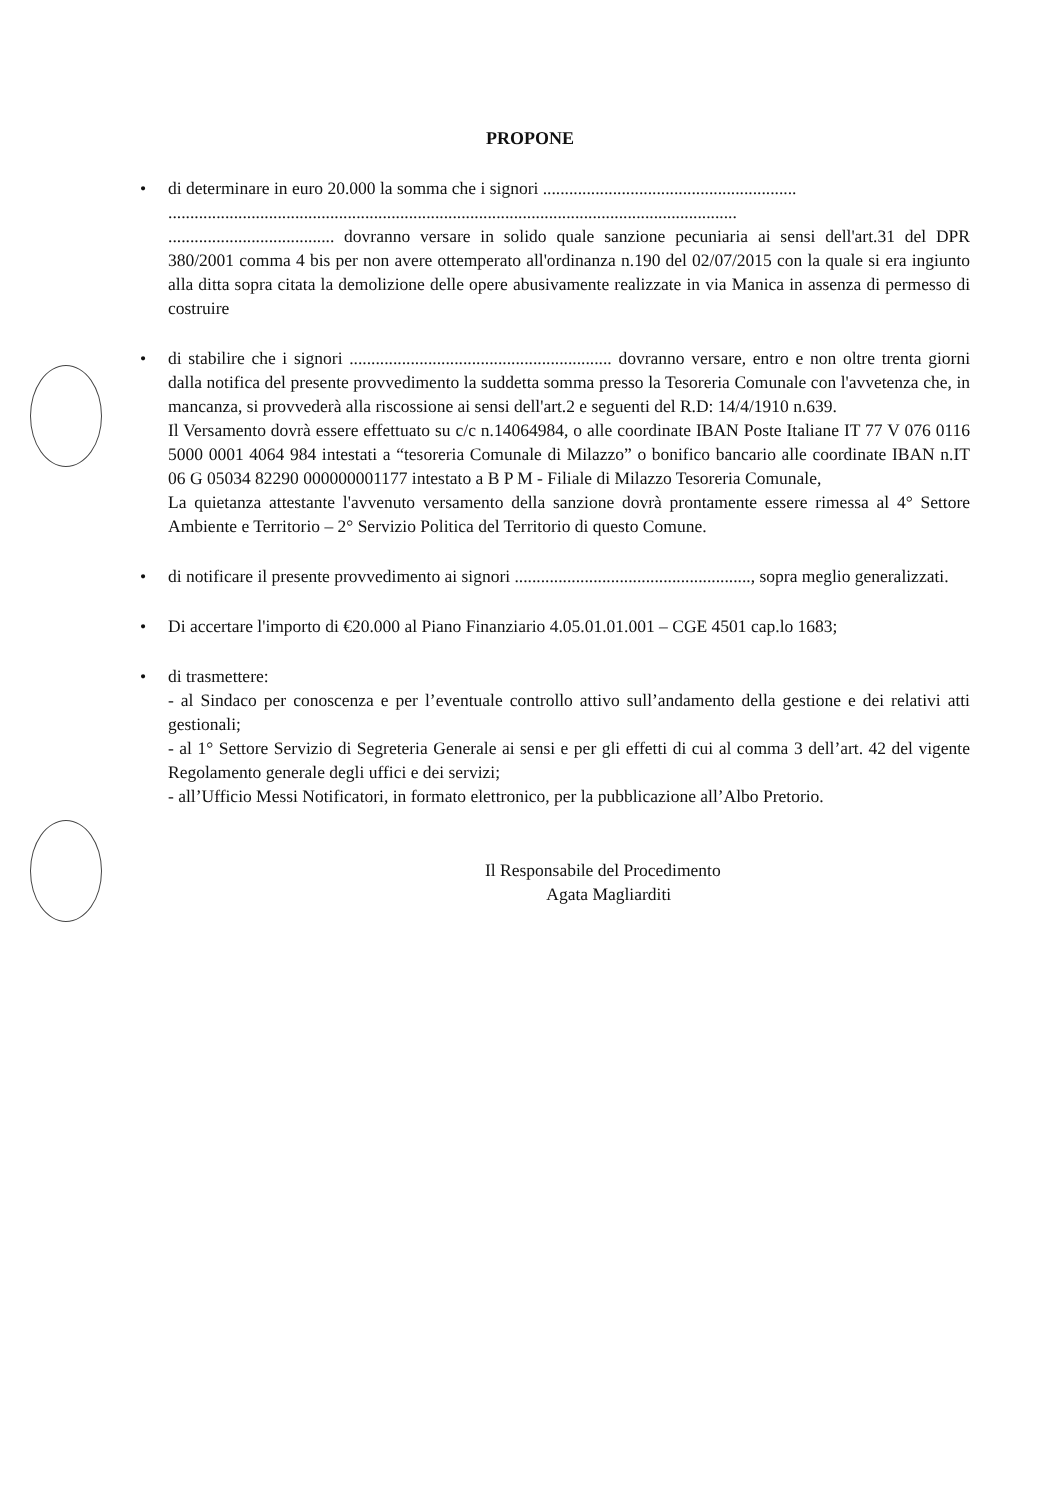PROPONE
• di determinare in euro 20.000 la somma che i signori ..........................................................
..................................................................................................................................
...................................... dovranno versare in solido quale sanzione pecuniaria ai sensi dell'art.31 del DPR 380/2001 comma 4 bis per non avere ottemperato all'ordinanza n.190 del 02/07/2015 con la quale si era ingiunto alla ditta sopra citata la demolizione delle opere abusivamente realizzate in via Manica in assenza di permesso di costruire
• di stabilire che i signori ............................................................ dovranno versare, entro e non oltre trenta giorni dalla notifica del presente provvedimento la suddetta somma presso la Tesoreria Comunale con l'avvetenza che, in mancanza, si provvederà alla riscossione ai sensi dell'art.2 e seguenti del R.D: 14/4/1910 n.639.
Il Versamento dovrà essere effettuato su c/c n.14064984, o alle coordinate IBAN Poste Italiane IT 77 V 076 0116 5000 0001 4064 984 intestati a “tesoreria Comunale di Milazzo” o bonifico bancario alle coordinate IBAN n.IT 06 G 05034 82290 000000001177 intestato a B P M - Filiale di Milazzo Tesoreria Comunale,
La quietanza attestante l'avvenuto versamento della sanzione dovrà prontamente essere rimessa al 4° Settore Ambiente e Territorio – 2° Servizio Politica del Territorio di questo Comune.
• di notificare il presente provvedimento ai signori ......................................................, sopra meglio generalizzati.
• Di accertare l'importo di €20.000 al Piano Finanziario 4.05.01.01.001 – CGE 4501 cap.lo 1683;
• di trasmettere:
- al Sindaco per conoscenza e per l’eventuale controllo attivo sull’andamento della gestione e dei relativi atti gestionali;
- al 1° Settore Servizio di Segreteria Generale ai sensi e per gli effetti di cui al comma 3 dell’art. 42 del vigente Regolamento generale degli uffici e dei servizi;
- all’Ufficio Messi Notificatori, in formato elettronico, per la pubblicazione all’Albo Pretorio.
Il Responsabile del Procedimento
Agata Magliarditi